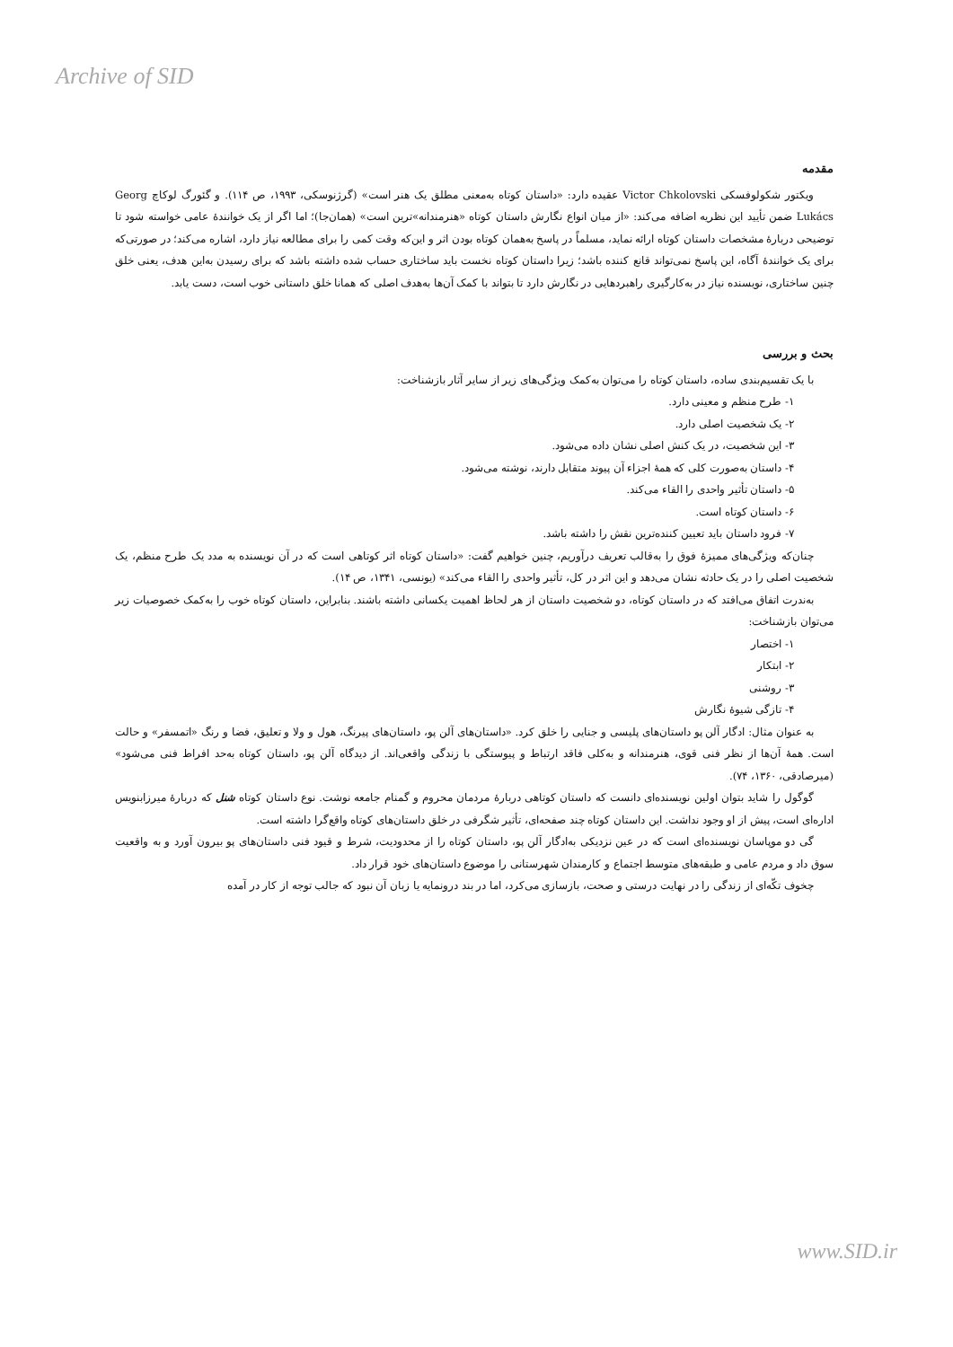Archive of SID
مقدمه
ویکتور شکولوفسکی Victor Chkolovski عقیده دارد: «داستان کوتاه به‌معنی مطلق یک هنر است» (گرژنوسکی، ۱۹۹۳، ص ۱۱۴). و گئورگ لوکاچ Georg Lukács ضمن تأیید این نظریه اضافه می‌کند: «از میان انواع نگارش داستان کوتاه «هنرمندانه»‌ترین است» (همان‌جا)؛ اما اگر از یک خوانندهٔ عامی خواسته شود تا توضیحی دربارهٔ مشخصات داستان کوتاه ارائه نماید، مسلماً در پاسخ به‌همان کوتاه بودن اثر و این‌که وقت کمی را برای مطالعه نیاز دارد، اشاره می‌کند؛ در صورتی‌که برای یک خوانندهٔ آگاه، این پاسخ نمی‌تواند قانع کننده باشد؛ زیرا داستان کوتاه نخست باید ساختاری حساب شده داشته باشد که برای رسیدن به‌این هدف، یعنی خلق چنین ساختاری، نویسنده نیاز در به‌کارگیری راهبردهایی در نگارش دارد تا بتواند با کمک آن‌ها به‌هدف اصلی که همانا خلق داستانی خوب است، دست یابد.
بحث و بررسی
با یک تقسیم‌بندی ساده، داستان کوتاه را می‌توان به‌کمک ویژگی‌های زیر از سایر آثار بازشناخت:
۱- طرح منظم و معینی دارد.
۲- یک شخصیت اصلی دارد.
۳- این شخصیت، در یک کنش اصلی نشان داده می‌شود.
۴- داستان به‌صورت کلی که همهٔ اجزاء آن پیوند متقابل دارند، نوشته می‌شود.
۵- داستان تأثیر واحدی را القاء می‌کند.
۶- داستان کوتاه است.
۷- فرود داستان باید تعیین کننده‌ترین نقش را داشته باشد.
چنان‌که ویژگی‌های ممیزهٔ فوق را به‌قالب تعریف درآوریم، چنین خواهیم گفت: «داستان کوتاه اثر کوتاهی است که در آن نویسنده به مدد یک طرح منظم، یک شخصیت اصلی را در یک حادثه نشان می‌دهد و این اثر در کل، تأثیر واحدی را القاء می‌کند» (یونسی، ۱۳۴۱، ص ۱۴).
به‌ندرت اتفاق می‌افتد که در داستان کوتاه، دو شخصیت داستان از هر لحاظ اهمیت یکسانی داشته باشند. بنابراین، داستان کوتاه خوب را به‌کمک خصوصیات زیر می‌توان بازشناخت:
۱- اختصار
۲- ابتکار
۳- روشنی
۴- تازگی شیوهٔ نگارش
به عنوان مثال: ادگار آلن پو داستان‌های پلیسی و جنایی را خلق کرد. «داستان‌های آلن پو، داستان‌های پیرنگ، هول و ولا و تعلیق، فضا و رنگ «اتمسفر» و حالت است. همهٔ آن‌ها از نظر فنی قوی، هنرمندانه و به‌کلی فاقد ارتباط و پیوستگی با زندگی واقعی‌اند. از دیدگاه آلن پو، داستان کوتاه به‌حد افراط فنی می‌شود» (میرصادقی، ۱۳۶۰، ۷۴).
گوگول را شاید بتوان اولین نویسنده‌ای دانست که داستان کوتاهی دربارهٔ مردمان محروم و گمنام جامعه نوشت. نوع داستان کوتاه شنل که دربارهٔ میرزابنویس اداره‌ای است، پیش از او وجود نداشت. این داستان کوتاه چند صفحه‌ای، تأثیر شگرفی در خلق داستان‌های کوتاه واقع‌گرا داشته است.
گی دو موپاسان نویسنده‌ای است که در عین نزدیکی به‌ادگار آلن پو، داستان کوتاه را از محدودیت، شرط و قیود فنی داستان‌های پو بیرون آورد و به واقعیت سوق داد و مردم عامی و طبقه‌های متوسط اجتماع و کارمندان شهرستانی را موضوع داستان‌های خود قرار داد.
چخوف تکّه‌ای از زندگی را در نهایت درستی و صحت، بازسازی می‌کرد، اما در بند درونمایه یا زبان آن نبود که جالب توجه از کار در آمده
www.SID.ir